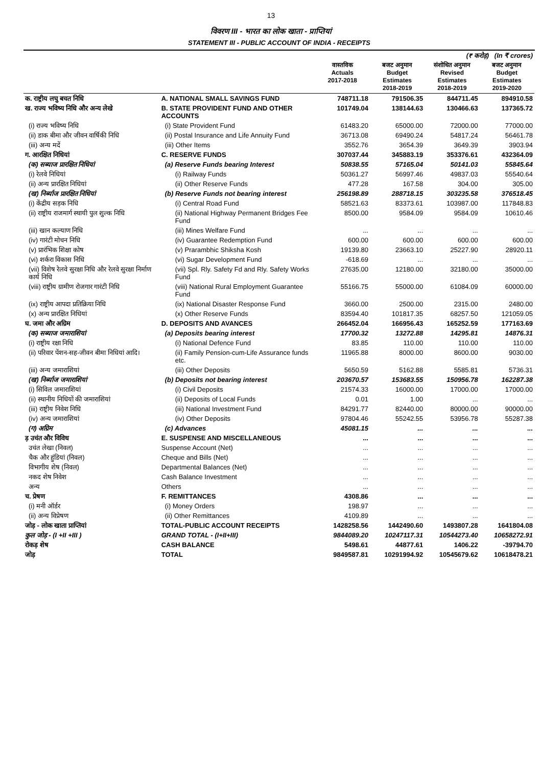13
विवरण III - भारत का लोक खाता - प्राप्तियां
STATEMENT III - PUBLIC ACCOUNT OF INDIA - RECEIPTS
| (₹ करोड़) (In ₹ crores) | | | | | |
| | | वास्तविक Actuals 2017-2018 | बजट अनुमान Budget Estimates 2018-2019 | संशोधित अनुमान Revised Estimates 2018-2019 | बजट अनुमान Budget Estimates 2019-2020 |
| क. राष्ट्रीय लघु बचत निधि | A. NATIONAL SMALL SAVINGS FUND | 748711.18 | 791506.35 | 844711.45 | 894910.58 |
| ख. राज्य भविष्य निधि और अन्य लेखे | B. STATE PROVIDENT FUND AND OTHER ACCOUNTS | 101749.04 | 138144.63 | 130466.63 | 137365.72 |
| (i) राज्य भविष्य निधि | (i) State Provident Fund | 61483.20 | 65000.00 | 72000.00 | 77000.00 |
| (ii) डाक बीमा और जीवन वार्षिकी निधि | (ii) Postal Insurance and Life Annuity Fund | 36713.08 | 69490.24 | 54817.24 | 56461.78 |
| (iii) अन्य मदें | (iii) Other Items | 3552.76 | 3654.39 | 3649.39 | 3903.94 |
| ग. आरक्षित निधियां | C. RESERVE FUNDS | 307037.44 | 345883.19 | 353376.61 | 432364.09 |
| (क) सब्याज प्रारक्षित निधियां | (a) Reserve Funds bearing Interest | 50838.55 | 57165.04 | 50141.03 | 55845.64 |
| (i) रेलवे निधियां | (i) Railway Funds | 50361.27 | 56997.46 | 49837.03 | 55540.64 |
| (ii) अन्य प्रारक्षित निधियां | (ii) Other Reserve Funds | 477.28 | 167.58 | 304.00 | 305.00 |
| (ख) निर्ब्याज प्रारक्षित निधियां | (b) Reserve Funds not bearing interest | 256198.89 | 288718.15 | 303235.58 | 376518.45 |
| (i) केंद्रीय सड़क निधि | (i) Central Road Fund | 58521.63 | 83373.61 | 103987.00 | 117848.83 |
| (ii) राष्ट्रीय राजमार्ग स्थायी पुल शुल्क निधि | (ii) National Highway Permanent Bridges Fee Fund | 8500.00 | 9584.09 | 9584.09 | 10610.46 |
| (iii) खान कल्याण निधि | (iii) Mines Welfare Fund | ... | ... | ... | ... |
| (iv) गारंटी मोचन निधि | (iv) Guarantee Redemption Fund | 600.00 | 600.00 | 600.00 | 600.00 |
| (v) प्रारंभिक शिक्षा कोष | (v) Prarambhic Shiksha Kosh | 19139.80 | 23663.10 | 25227.90 | 28920.11 |
| (vi) शर्करा विकास निधि | (vi) Sugar Development Fund | -618.69 | ... | ... | ... |
| (vii) विशेष रेलवे सुरक्षा निधि और रेलवे सुरक्षा निर्माण कार्य निधि | (vii) Spl. Rly. Safety Fd and Rly. Safety Works Fund | 27635.00 | 12180.00 | 32180.00 | 35000.00 |
| (viii) राष्ट्रीय ग्रामीण रोजगार गारंटी निधि | (viii) National Rural Employment Guarantee Fund | 55166.75 | 55000.00 | 61084.09 | 60000.00 |
| (ix) राष्ट्रीय आपदा प्रतिक्रिया निधि | (ix) National Disaster Response Fund | 3660.00 | 2500.00 | 2315.00 | 2480.00 |
| (x) अन्य प्रारक्षित निधियां | (x) Other Reserve Funds | 83594.40 | 101817.35 | 68257.50 | 121059.05 |
| घ. जमा और अग्रिम | D. DEPOSITS AND AVANCES | 266452.04 | 166956.43 | 165252.59 | 177163.69 |
| (क) सब्याज जमाराशियां | (a) Deposits bearing interest | 17700.32 | 13272.88 | 14295.81 | 14876.31 |
| (i) राष्ट्रीय रक्षा निधि | (i) National Defence Fund | 83.85 | 110.00 | 110.00 | 110.00 |
| (ii) परिवार पेंशन-सह-जीवन बीमा निधियां आदि। | (ii) Family Pension-cum-Life Assurance funds etc. | 11965.88 | 8000.00 | 8600.00 | 9030.00 |
| (iii) अन्य जमाराशियां | (iii) Other Deposits | 5650.59 | 5162.88 | 5585.81 | 5736.31 |
| (ख) निर्ब्याज जमाराशियां | (b) Deposits not bearing interest | 203670.57 | 153683.55 | 150956.78 | 162287.38 |
| (i) सिविल जमाराशियां | (i) Civil Deposits | 21574.33 | 16000.00 | 17000.00 | 17000.00 |
| (ii) स्थानीय निधियों की जमाराशियां | (ii) Deposits of Local Funds | 0.01 | 1.00 | ... | ... |
| (iii) राष्ट्रीय निवेश निधि | (iii) National Investment Fund | 84291.77 | 82440.00 | 80000.00 | 90000.00 |
| (iv) अन्य जमाराशियां | (iv) Other Deposits | 97804.46 | 55242.55 | 53956.78 | 55287.38 |
| (ग) अग्रिम | (c) Advances | 45081.15 | ... | ... | ... |
| ड़ उचंत और विविध | E. SUSPENSE AND MISCELLANEOUS | ... | ... | ... | ... |
| उचंत लेखा (निवल) | Suspense Account (Net) | ... | ... | ... | ... |
| चैक और हुंडियां (निवल) | Cheque and Bills (Net) | ... | ... | ... | ... |
| विभागीय शेष (निवल) | Departmental Balances (Net) | ... | ... | ... | ... |
| नकद शेष निवेश | Cash Balance Investment | ... | ... | ... | ... |
| अन्य | Others | ... | ... | ... | ... |
| च. प्रेषण | F. REMITTANCES | 4308.86 | ... | ... | ... |
| (i) मनी ऑर्डर | (i) Money Orders | 198.97 | ... | ... | ... |
| (ii) अन्य विप्रेषण | (ii) Other Remittances | 4109.89 | ... | ... | ... |
| जोड़ - लोक खाता प्राप्तियां | TOTAL-PUBLIC ACCOUNT RECEIPTS | 1428258.56 | 1442490.60 | 1493807.28 | 1641804.08 |
| कुल जोड़ - (I +II +III ) | GRAND TOTAL - (I+II+III) | 9844089.20 | 10247117.31 | 10544273.40 | 10658272.91 |
| रोकड़ शेष | CASH BALANCE | 5498.61 | 44877.61 | 1406.22 | -39794.70 |
| जोड़ | TOTAL | 9849587.81 | 10291994.92 | 10545679.62 | 10618478.21 |